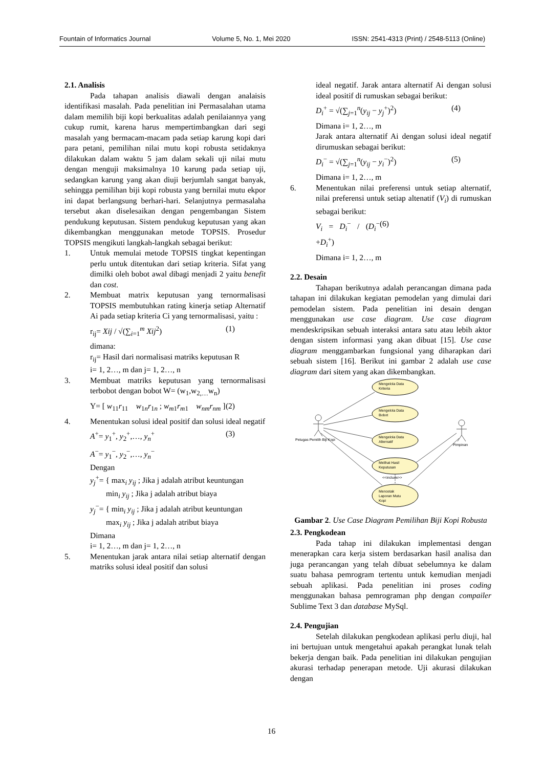Fountain of Informatics Journal Volume 5, No. 1, Mei 2020 ISSN: 2541-4313 (Print) / 2548-5113 (Online)
2.1. Analisis
Pada tahapan analisis diawali dengan analaisis identifikasi masalah. Pada penelitian ini Permasalahan utama dalam memilih biji kopi berkualitas adalah penilaiannya yang cukup rumit, karena harus mempertimbangkan dari segi masalah yang bermacam-macam pada setiap karung kopi dari para petani, pemilihan nilai mutu kopi robusta setidaknya dilakukan dalam waktu 5 jam dalam sekali uji nilai mutu dengan menguji maksimalnya 10 karung pada setiap uji, sedangkan karung yang akan diuji berjumlah sangat banyak, sehingga pemilihan biji kopi robusta yang bernilai mutu ekpor ini dapat berlangsung berhari-hari. Selanjutnya permasalaha tersebut akan diselesaikan dengan pengembangan Sistem pendukung keputusan. Sistem pendukug keputusan yang akan dikembangkan menggunakan metode TOPSIS. Prosedur TOPSIS mengikuti langkah-langkah sebagai berikut:
1. Untuk memulai metode TOPSIS tingkat kepentingan perlu untuk ditentukan dari setiap kriteria. Sifat yang dimilki oleh bobot awal dibagi menjadi 2 yaitu benefit dan cost.
2. Membuat matrix keputusan yang ternormalisasi TOPSIS membutuhkan rating kinerja setiap Alternatif Ai pada setiap kriteria Ci yang ternormalisasi, yaitu :
r<sub>ij</sub>= Xij / √(∑<sub>i=1</sub><sup>m</sup> Xij<sup>2</sup>) (1)
dimana:
r<sub>ij</sub>= Hasil dari normalisasi matriks keputusan R
i= 1, 2…, m dan j= 1, 2…, n
3. Membuat matriks keputusan yang ternormalisasi terbobot dengan bobot W= (w<sub>1</sub>,w<sub>2,…</sub>w<sub>n</sub>)
Y= [ w<sub>11</sub>r<sub>11</sub> w<sub>1n</sub>r<sub>1n</sub> ; w<sub>m1</sub>r<sub>m1</sub> w<sub>nm</sub>r<sub>nm</sub> ] (2)
4. Menentukan solusi ideal positif dan solusi ideal negatif
A<sup>+</sup>= y<sub>1</sub><sup>+</sup>, y<sub>2</sub><sup>+</sup>,…, y<sub>n</sub><sup>+</sup> (3)
A<sup>−</sup>= y<sub>1</sub><sup>−</sup>, y<sub>2</sub><sup>−</sup>,…, y<sub>n</sub><sup>−</sup>
Dengan
y<sub>j</sub><sup>+</sup>= { max<sub>i</sub> y<sub>ij</sub> ; Jika j adalah atribut keuntungan
min<sub>i</sub> y<sub>ij</sub> ; Jika j adalah atribut biaya
y<sub>j</sub><sup>−</sup>= { min<sub>i</sub> y<sub>ij</sub> ; Jika j adalah atribut keuntungan
max<sub>i</sub> y<sub>ij</sub> ; Jika j adalah atribut biaya
Dimana
i= 1, 2…, m dan j= 1, 2…, n
5. Menentukan jarak antara nilai setiap alternatif dengan matriks solusi ideal positif dan solusi
ideal negatif. Jarak antara alternatif Ai dengan solusi ideal positif di rumuskan sebagai berikut:
D<sub>i</sub><sup>+</sup> = √(∑<sub>j=1</sub><sup>n</sup>(y<sub>ij</sub> − y<sub>j</sub><sup>+</sup>)<sup>2</sup>) (4)
Dimana i= 1, 2…, m
Jarak antara alternatif Ai dengan solusi ideal negatif dirumuskan sebagai berikut:
D<sub>i</sub><sup>−</sup> = √(∑<sub>j=1</sub><sup>n</sup>(y<sub>ij</sub> − y<sub>i</sub><sup>−</sup>)<sup>2</sup>) (5)
Dimana i= 1, 2…, m
6. Menentukan nilai preferensi untuk setiap alternatif, nilai preferensi untuk setiap altenatif (V<sub>i</sub>) di rumuskan sebagai berikut:
V<sub>i</sub> = D<sub>i</sub><sup>−</sup> / (D<sub>i</sub><sup>−</sup> +D<sub>i</sub><sup>+</sup>) (6)
Dimana i= 1, 2…, m
2.2. Desain
Tahapan berikutnya adalah perancangan dimana pada tahapan ini dilakukan kegiatan pemodelan yang dimulai dari pemodelan sistem. Pada penelitian ini desain dengan menggunakan use case diagram. Use case diagram mendeskripsikan sebuah interaksi antara satu atau lebih aktor dengan sistem informasi yang akan dibuat [15]. Use case diagram menggambarkan fungsional yang diharapkan dari sebuah sistem [16]. Berikut ini gambar 2 adalah use case diagram dari sitem yang akan dikembangkan.
Mengelola Data
Kriteria
Mengelola Data
Bobot
Mengelola Data
Alternatif
Melihat Hasil
Keputusan
<<include>>
Mencetak
Laporan Mutu
Kopi
Petugas Pemilih Biji Kopi
Pimpinan
Gambar 2. Use Case Diagram Pemilihan Biji Kopi Robusta
2.3. Pengkodean
Pada tahap ini dilakukan implementasi dengan menerapkan cara kerja sistem berdasarkan hasil analisa dan juga perancangan yang telah dibuat sebelumnya ke dalam suatu bahasa pemrogram tertentu untuk kemudian menjadi sebuah aplikasi. Pada penelitian ini proses coding menggunakan bahasa pemrograman php dengan compailer Sublime Text 3 dan database MySql.
2.4. Pengujian
Setelah dilakukan pengkodean aplikasi perlu diuji, hal ini bertujuan untuk mengetahui apakah perangkat lunak telah bekerja dengan baik. Pada penelitian ini dilakukan pengujian akurasi terhadap penerapan metode. Uji akurasi dilakukan dengan
16